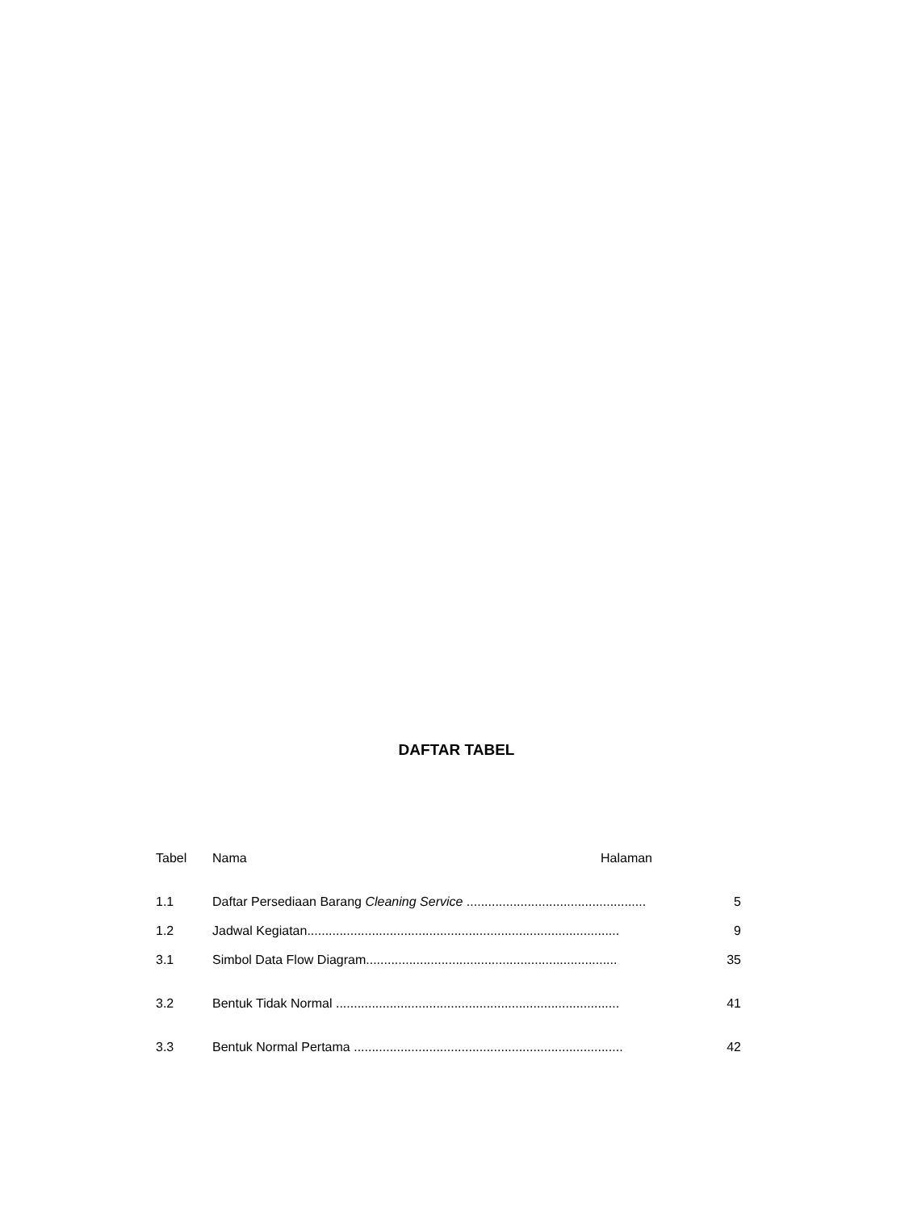DAFTAR TABEL
Tabel Nama Halaman
1.1 Daftar Persediaan Barang Cleaning Service .................................................. 5
1.2 Jadwal Kegiatan....................................................................................... 9
3.1 Simbol Data Flow Diagram...................................................................... 35
3.2 Bentuk Tidak Normal ............................................................................... 41
3.3 Bentuk Normal Pertama ........................................................................... 42